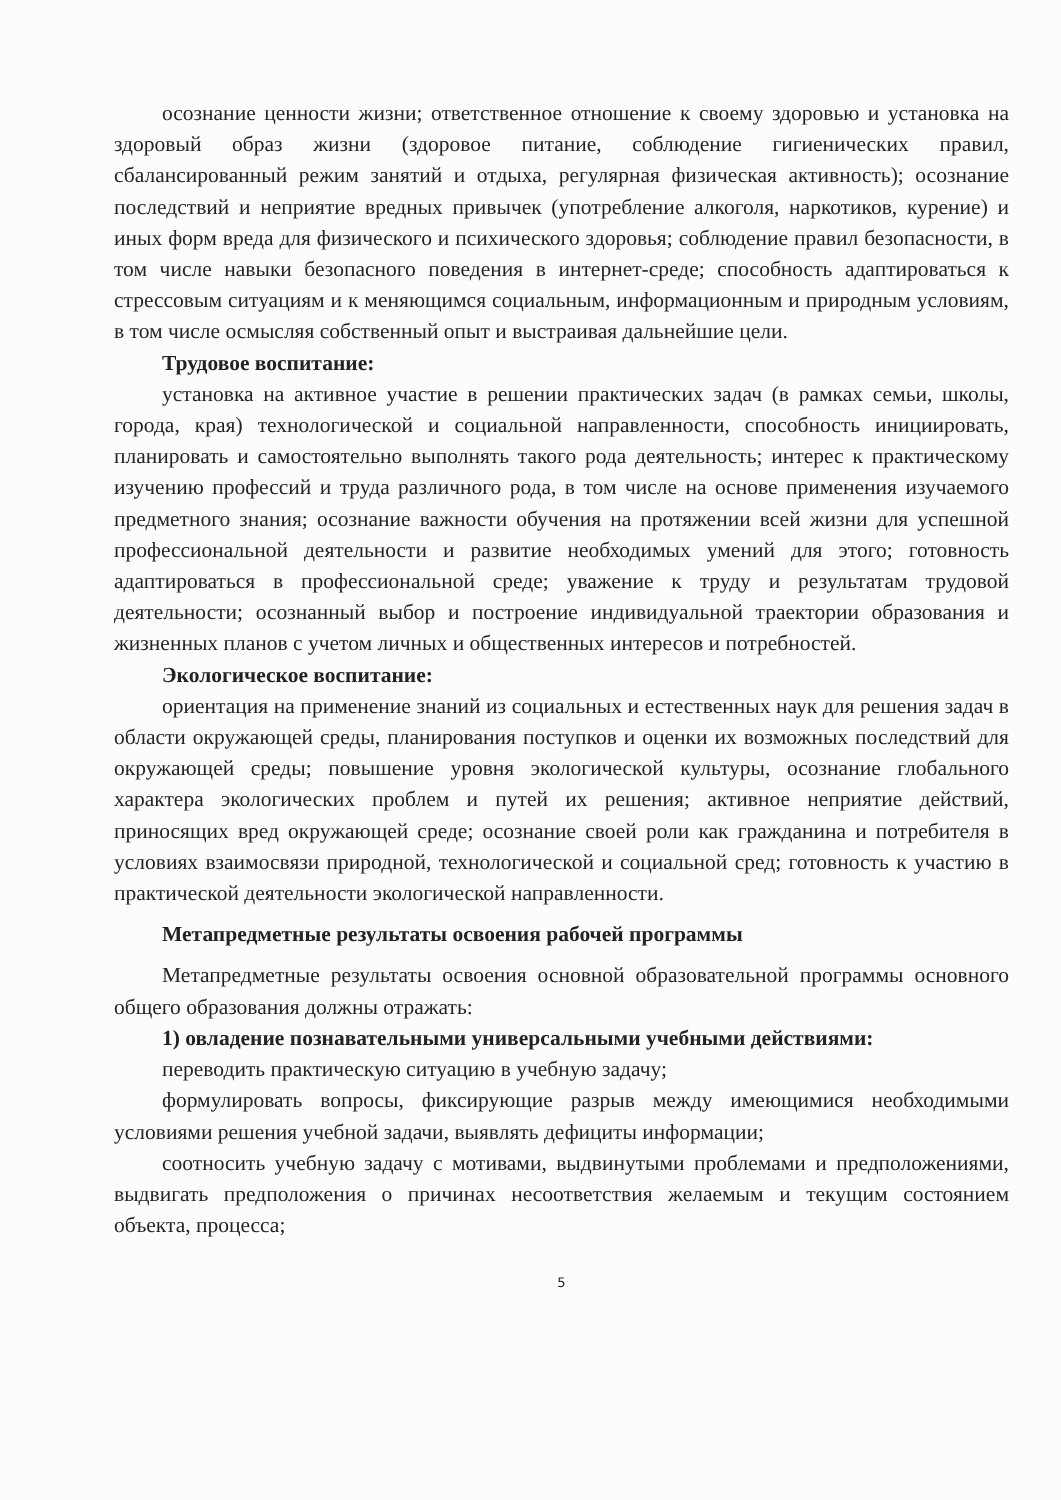осознание ценности жизни; ответственное отношение к своему здоровью и установка на здоровый образ жизни (здоровое питание, соблюдение гигиенических правил, сбалансированный режим занятий и отдыха, регулярная физическая активность); осознание последствий и неприятие вредных привычек (употребление алкоголя, наркотиков, курение) и иных форм вреда для физического и психического здоровья; соблюдение правил безопасности, в том числе навыки безопасного поведения в интернет-среде; способность адаптироваться к стрессовым ситуациям и к меняющимся социальным, информационным и природным условиям, в том числе осмысляя собственный опыт и выстраивая дальнейшие цели.
Трудовое воспитание:
установка на активное участие в решении практических задач (в рамках семьи, школы, города, края) технологической и социальной направленности, способность инициировать, планировать и самостоятельно выполнять такого рода деятельность; интерес к практическому изучению профессий и труда различного рода, в том числе на основе применения изучаемого предметного знания; осознание важности обучения на протяжении всей жизни для успешной профессиональной деятельности и развитие необходимых умений для этого; готовность адаптироваться в профессиональной среде; уважение к труду и результатам трудовой деятельности; осознанный выбор и построение индивидуальной траектории образования и жизненных планов с учетом личных и общественных интересов и потребностей.
Экологическое воспитание:
ориентация на применение знаний из социальных и естественных наук для решения задач в области окружающей среды, планирования поступков и оценки их возможных последствий для окружающей среды; повышение уровня экологической культуры, осознание глобального характера экологических проблем и путей их решения; активное неприятие действий, приносящих вред окружающей среде; осознание своей роли как гражданина и потребителя в условиях взаимосвязи природной, технологической и социальной сред; готовность к участию в практической деятельности экологической направленности.
Метапредметные результаты освоения рабочей программы
Метапредметные результаты освоения основной образовательной программы основного общего образования должны отражать:
1) овладение познавательными универсальными учебными действиями:
переводить практическую ситуацию в учебную задачу;
формулировать вопросы, фиксирующие разрыв между имеющимися необходимыми условиями решения учебной задачи, выявлять дефициты информации;
соотносить учебную задачу с мотивами, выдвинутыми проблемами и предположениями, выдвигать предположения о причинах несоответствия желаемым и текущим состоянием объекта, процесса;
5